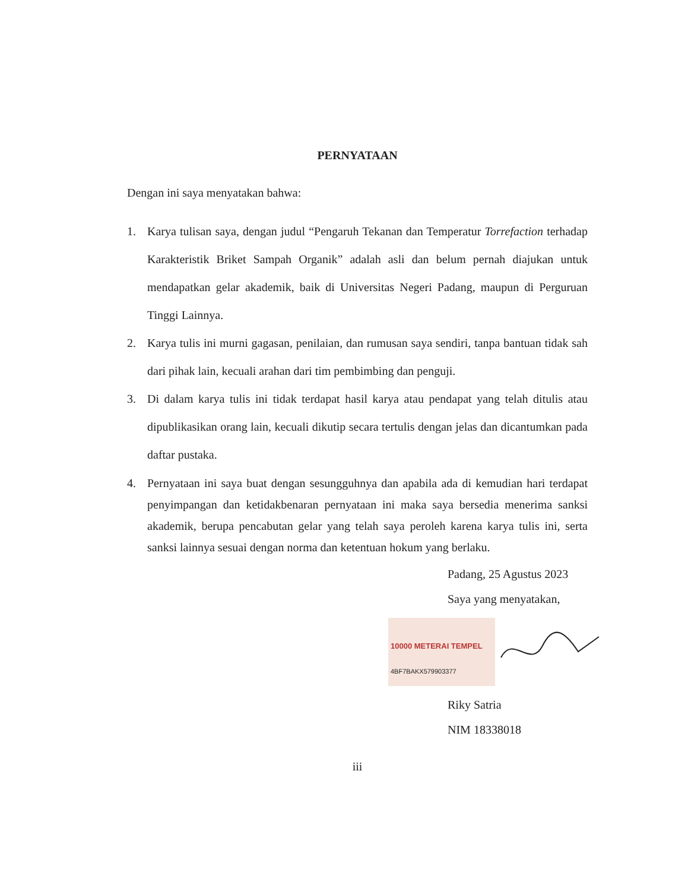PERNYATAAN
Dengan ini saya menyatakan bahwa:
1. Karya tulisan saya, dengan judul “Pengaruh Tekanan dan Temperatur Torrefaction terhadap Karakteristik Briket Sampah Organik” adalah asli dan belum pernah diajukan untuk mendapatkan gelar akademik, baik di Universitas Negeri Padang, maupun di Perguruan Tinggi Lainnya.
2. Karya tulis ini murni gagasan, penilaian, dan rumusan saya sendiri, tanpa bantuan tidak sah dari pihak lain, kecuali arahan dari tim pembimbing dan penguji.
3. Di dalam karya tulis ini tidak terdapat hasil karya atau pendapat yang telah ditulis atau dipublikasikan orang lain, kecuali dikutip secara tertulis dengan jelas dan dicantumkan pada daftar pustaka.
4. Pernyataan ini saya buat dengan sesungguhnya dan apabila ada di kemudian hari terdapat penyimpangan dan ketidakbenaran pernyataan ini maka saya bersedia menerima sanksi akademik, berupa pencabutan gelar yang telah saya peroleh karena karya tulis ini, serta sanksi lainnya sesuai dengan norma dan ketentuan hokum yang berlaku.
Padang, 25 Agustus 2023
Saya yang menyatakan,
10000 METERAI TEMPEL
4BF7BAKX579903377
Riky Satria
NIM 18338018
iii